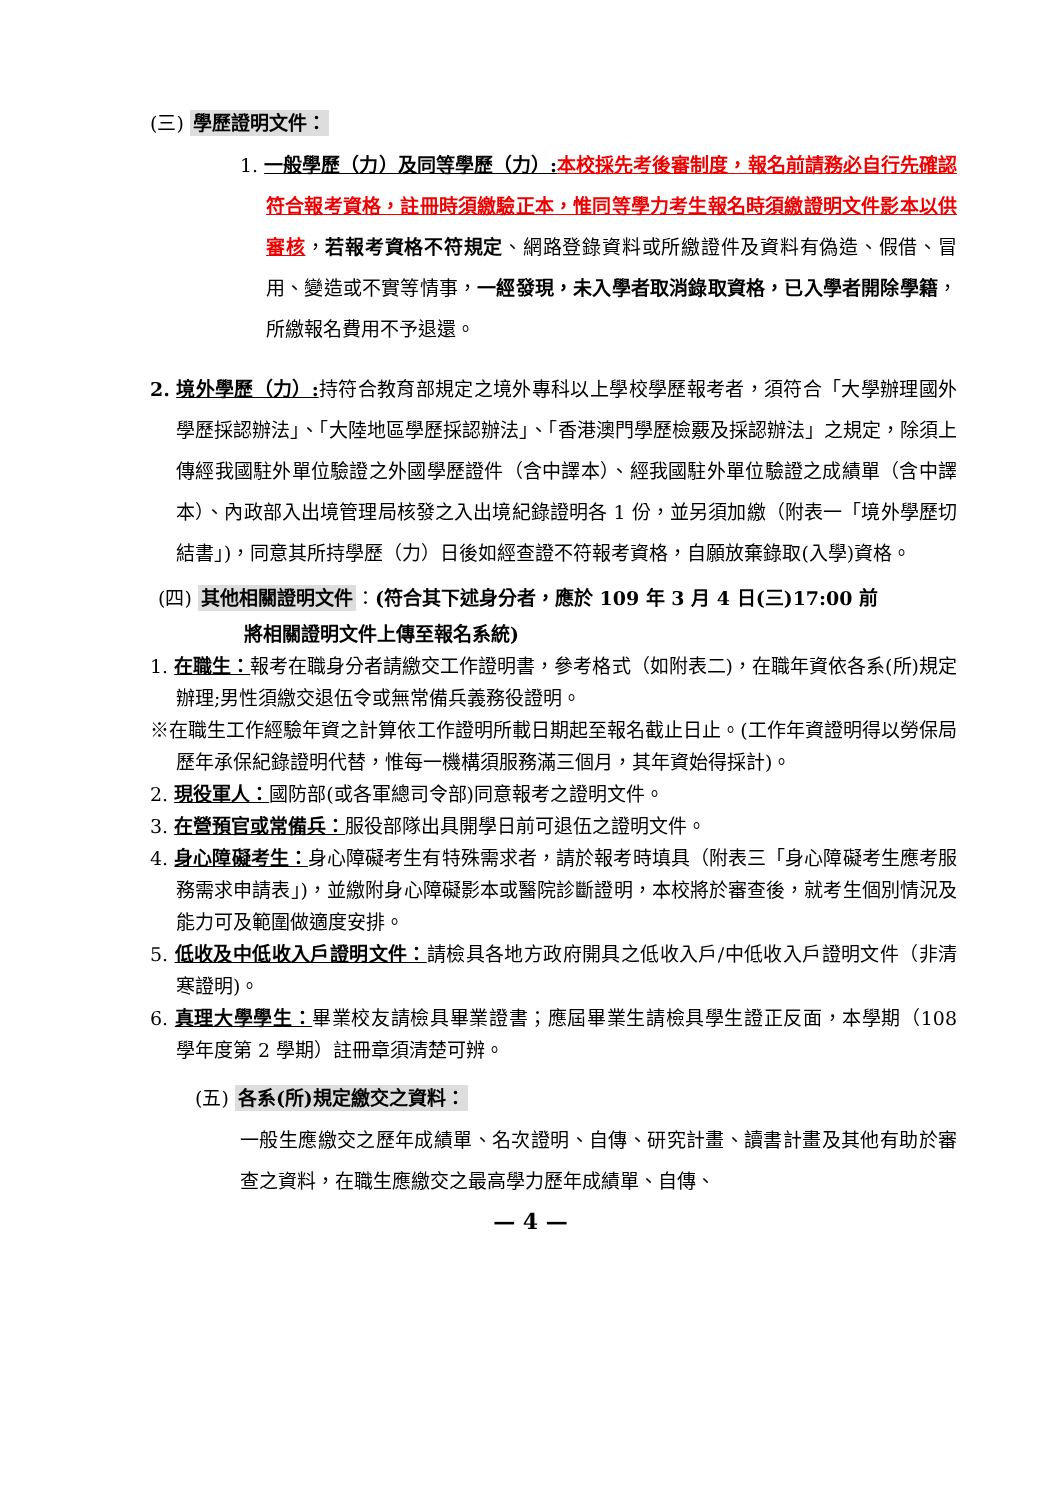(三) 學歷證明文件：
1. 一般學歷（力）及同等學歷（力）: 本校採先考後審制度，報名前請務必自行先確認符合報考資格，註冊時須繳驗正本，惟同等學力考生報名時須繳證明文件影本以供審核，若報考資格不符規定、網路登錄資料或所繳證件及資料有偽造、假借、冒用、變造或不實等情事，一經發現，未入學者取消錄取資格，已入學者開除學籍，所繳報名費用不予退還。
2. 境外學歷（力）: 持符合教育部規定之境外專科以上學校學歷報考者，須符合「大學辦理國外學歷採認辦法」、「大陸地區學歷採認辦法」、「香港澳門學歷檢覈及採認辦法」之規定，除須上傳經我國駐外單位驗證之外國學歷證件（含中譯本）、經我國駐外單位驗證之成績單（含中譯本）、內政部入出境管理局核發之入出境紀錄證明各 1 份，並另須加繳（附表一「境外學歷切結書」)，同意其所持學歷（力）日後如經查證不符報考資格，自願放棄錄取(入學)資格。
(四) 其他相關證明文件 ：(符合其下述身分者，應於 109 年 3 月 4 日(三)17:00 前
將相關證明文件上傳至報名系統)
1. 在職生：報考在職身分者請繳交工作證明書，參考格式（如附表二)，在職年資依各系(所)規定辦理;男性須繳交退伍令或無常備兵義務役證明。
※在職生工作經驗年資之計算依工作證明所載日期起至報名截止日止。(工作年資證明得以勞保局歷年承保紀錄證明代替，惟每一機構須服務滿三個月，其年資始得採計)。
2. 現役軍人：國防部(或各軍總司令部)同意報考之證明文件。
3. 在營預官或常備兵：服役部隊出具開學日前可退伍之證明文件。
4. 身心障礙考生：身心障礙考生有特殊需求者，請於報考時填具（附表三「身心障礙考生應考服務需求申請表」)，並繳附身心障礙影本或醫院診斷證明，本校將於審查後，就考生個別情況及能力可及範圍做適度安排。
5. 低收及中低收入戶證明文件：請檢具各地方政府開具之低收入戶/中低收入戶證明文件（非清寒證明)。
6. 真理大學學生：畢業校友請檢具畢業證書；應屆畢業生請檢具學生證正反面，本學期（108 學年度第 2 學期）註冊章須清楚可辨。
(五) 各系(所)規定繳交之資料：
一般生應繳交之歷年成績單、名次證明、自傳、研究計畫、讀書計畫及其他有助於審查之資料，在職生應繳交之最高學力歷年成績單、自傳、
— 4 —